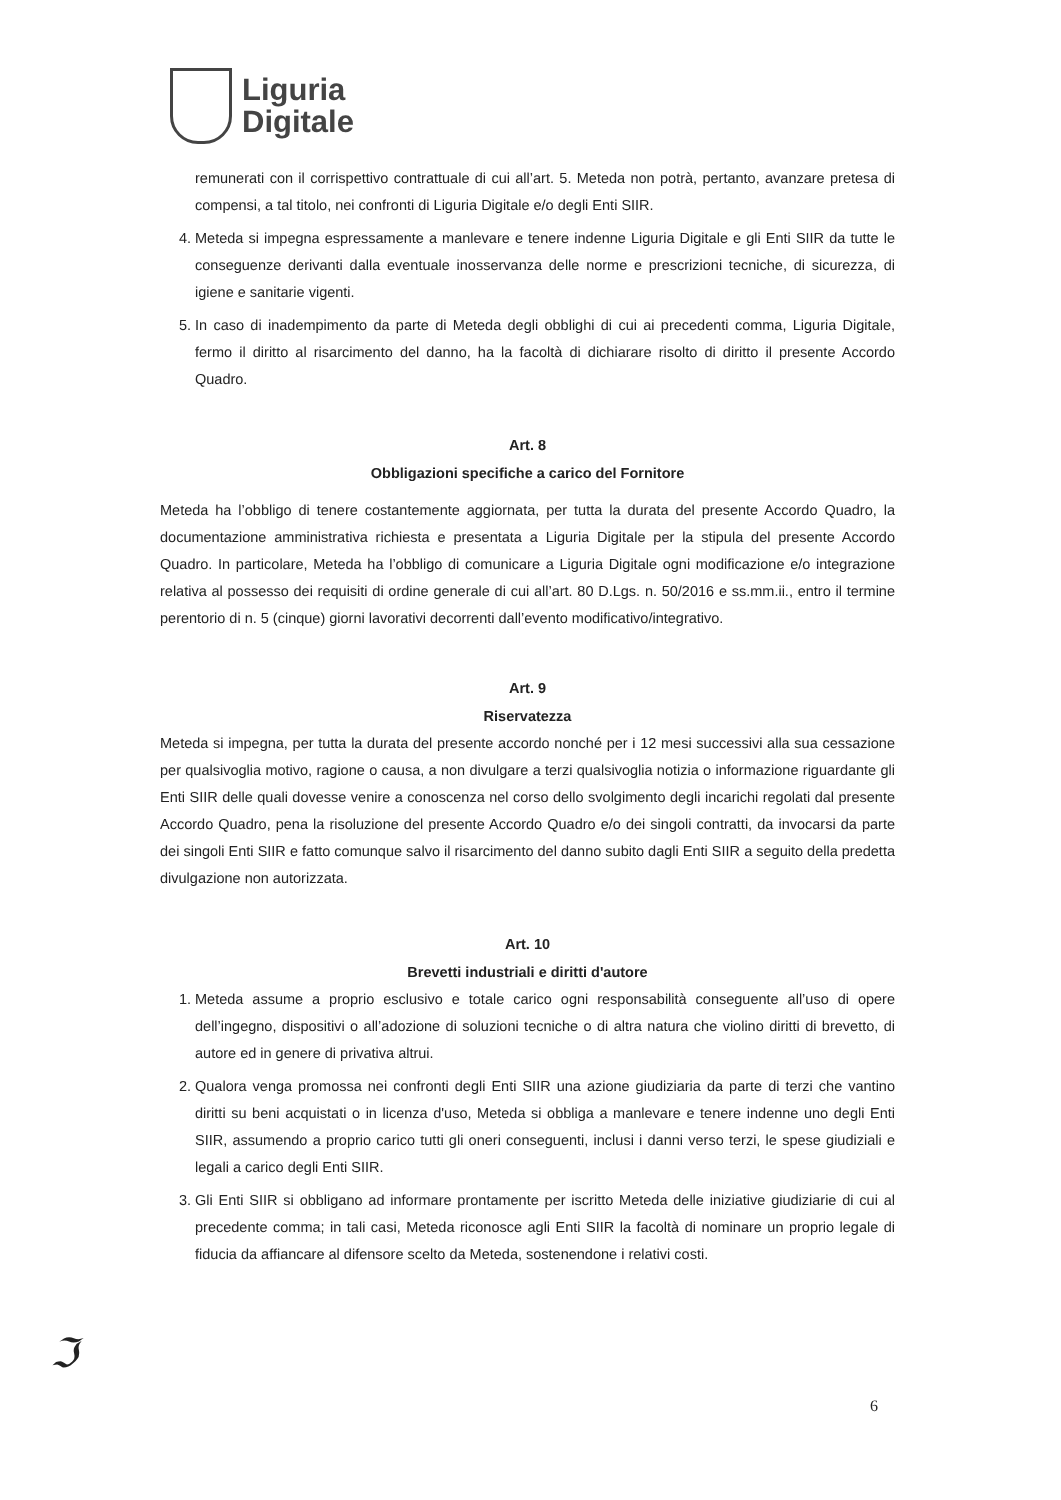Liguria
Digitale
remunerati con il corrispettivo contrattuale di cui all’art. 5. Meteda non potrà, pertanto, avanzare pretesa di compensi, a tal titolo, nei confronti di Liguria Digitale e/o degli Enti SIIR.
4. Meteda si impegna espressamente a manlevare e tenere indenne Liguria Digitale e gli Enti SIIR da tutte le conseguenze derivanti dalla eventuale inosservanza delle norme e prescrizioni tecniche, di sicurezza, di igiene e sanitarie vigenti.
5. In caso di inadempimento da parte di Meteda degli obblighi di cui ai precedenti comma, Liguria Digitale, fermo il diritto al risarcimento del danno, ha la facoltà di dichiarare risolto di diritto il presente Accordo Quadro.
Art. 8
Obbligazioni specifiche a carico del Fornitore
Meteda ha l’obbligo di tenere costantemente aggiornata, per tutta la durata del presente Accordo Quadro, la documentazione amministrativa richiesta e presentata a Liguria Digitale per la stipula del presente Accordo Quadro. In particolare, Meteda ha l’obbligo di comunicare a Liguria Digitale ogni modificazione e/o integrazione relativa al possesso dei requisiti di ordine generale di cui all’art. 80 D.Lgs. n. 50/2016 e ss.mm.ii., entro il termine perentorio di n. 5 (cinque) giorni lavorativi decorrenti dall’evento modificativo/integrativo.
Art. 9
Riservatezza
Meteda si impegna, per tutta la durata del presente accordo nonché per i 12 mesi successivi alla sua cessazione per qualsivoglia motivo, ragione o causa, a non divulgare a terzi qualsivoglia notizia o informazione riguardante gli Enti SIIR delle quali dovesse venire a conoscenza nel corso dello svolgimento degli incarichi regolati dal presente Accordo Quadro, pena la risoluzione del presente Accordo Quadro e/o dei singoli contratti, da invocarsi da parte dei singoli Enti SIIR e fatto comunque salvo il risarcimento del danno subito dagli Enti SIIR a seguito della predetta divulgazione non autorizzata.
Art. 10
Brevetti industriali e diritti d'autore
1. Meteda assume a proprio esclusivo e totale carico ogni responsabilità conseguente all’uso di opere dell’ingegno, dispositivi o all’adozione di soluzioni tecniche o di altra natura che violino diritti di brevetto, di autore ed in genere di privativa altrui.
2. Qualora venga promossa nei confronti degli Enti SIIR una azione giudiziaria da parte di terzi che vantino diritti su beni acquistati o in licenza d'uso, Meteda si obbliga a manlevare e tenere indenne uno degli Enti SIIR, assumendo a proprio carico tutti gli oneri conseguenti, inclusi i danni verso terzi, le spese giudiziali e legali a carico degli Enti SIIR.
3. Gli Enti SIIR si obbligano ad informare prontamente per iscritto Meteda delle iniziative giudiziarie di cui al precedente comma; in tali casi, Meteda riconosce agli Enti SIIR la facoltà di nominare un proprio legale di fiducia da affiancare al difensore scelto da Meteda, sostenendone i relativi costi.
ℑ
6